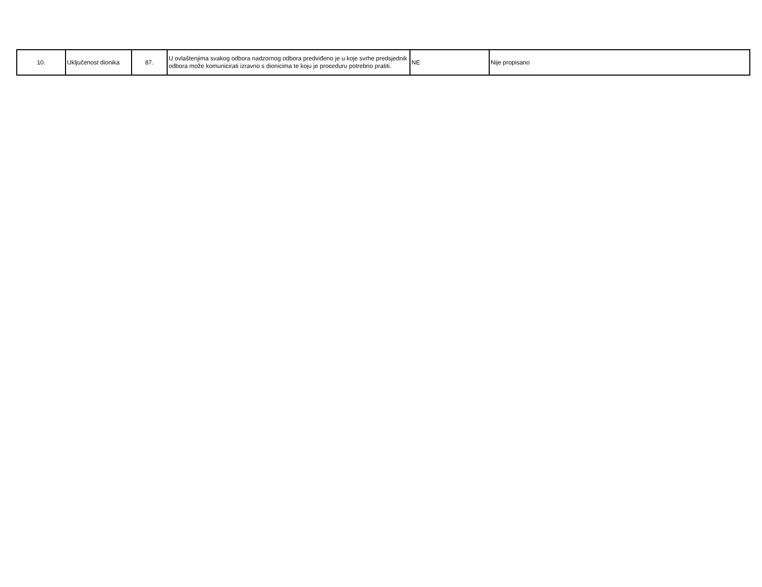| 10. | Uključenost dionika | 87. | U ovlaštenjima svakog odbora nadzornog odbora predviđeno je u koje svrhe predsjednik odbora može komunicirati izravno s dionicima te koju je proceduru potrebno pratiti. | NE | Nije propisano |